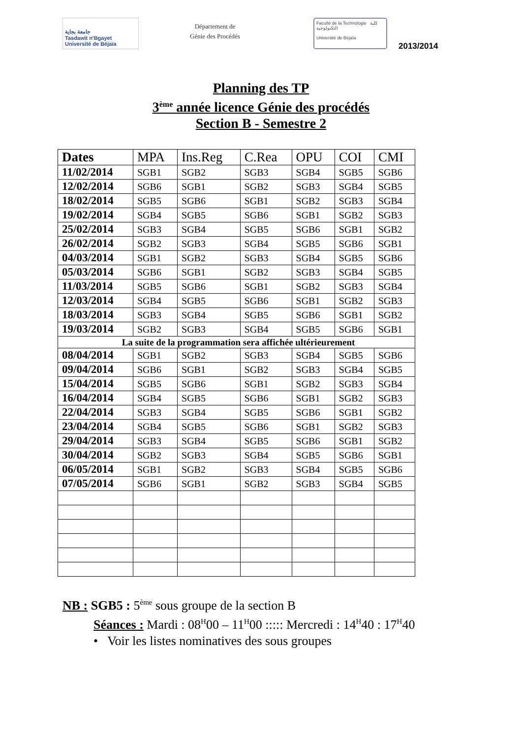جامعة بجاية
Tasdawit n'Bgayet
Université de Béjaïa
Département de
Génie des Procédés
Faculté de la Technologie كلية التكنولوجية
Université de Béjaïa
2013/2014
Planning des TP
3<sup>ème</sup> année licence Génie des procédés
Section B - Semestre 2
| Dates | MPA | Ins.Reg | C.Rea | OPU | COI | CMI |
| --- | --- | --- | --- | --- | --- | --- |
| 11/02/2014 | SGB1 | SGB2 | SGB3 | SGB4 | SGB5 | SGB6 |
| 12/02/2014 | SGB6 | SGB1 | SGB2 | SGB3 | SGB4 | SGB5 |
| 18/02/2014 | SGB5 | SGB6 | SGB1 | SGB2 | SGB3 | SGB4 |
| 19/02/2014 | SGB4 | SGB5 | SGB6 | SGB1 | SGB2 | SGB3 |
| 25/02/2014 | SGB3 | SGB4 | SGB5 | SGB6 | SGB1 | SGB2 |
| 26/02/2014 | SGB2 | SGB3 | SGB4 | SGB5 | SGB6 | SGB1 |
| 04/03/2014 | SGB1 | SGB2 | SGB3 | SGB4 | SGB5 | SGB6 |
| 05/03/2014 | SGB6 | SGB1 | SGB2 | SGB3 | SGB4 | SGB5 |
| 11/03/2014 | SGB5 | SGB6 | SGB1 | SGB2 | SGB3 | SGB4 |
| 12/03/2014 | SGB4 | SGB5 | SGB6 | SGB1 | SGB2 | SGB3 |
| 18/03/2014 | SGB3 | SGB4 | SGB5 | SGB6 | SGB1 | SGB2 |
| 19/03/2014 | SGB2 | SGB3 | SGB4 | SGB5 | SGB6 | SGB1 |
| La suite de la programmation sera affichée ultérieurement | | | | | | |
| 08/04/2014 | SGB1 | SGB2 | SGB3 | SGB4 | SGB5 | SGB6 |
| 09/04/2014 | SGB6 | SGB1 | SGB2 | SGB3 | SGB4 | SGB5 |
| 15/04/2014 | SGB5 | SGB6 | SGB1 | SGB2 | SGB3 | SGB4 |
| 16/04/2014 | SGB4 | SGB5 | SGB6 | SGB1 | SGB2 | SGB3 |
| 22/04/2014 | SGB3 | SGB4 | SGB5 | SGB6 | SGB1 | SGB2 |
| 23/04/2014 | SGB4 | SGB5 | SGB6 | SGB1 | SGB2 | SGB3 |
| 29/04/2014 | SGB3 | SGB4 | SGB5 | SGB6 | SGB1 | SGB2 |
| 30/04/2014 | SGB2 | SGB3 | SGB4 | SGB5 | SGB6 | SGB1 |
| 06/05/2014 | SGB1 | SGB2 | SGB3 | SGB4 | SGB5 | SGB6 |
| 07/05/2014 | SGB6 | SGB1 | SGB2 | SGB3 | SGB4 | SGB5 |
NB : SGB5 : 5<sup>ème</sup> sous groupe de la section B
Séances : Mardi : 08<sup>H</sup>00 – 11<sup>H</sup>00 ::::: Mercredi : 14<sup>H</sup>40 : 17<sup>H</sup>40
• Voir les listes nominatives des sous groupes